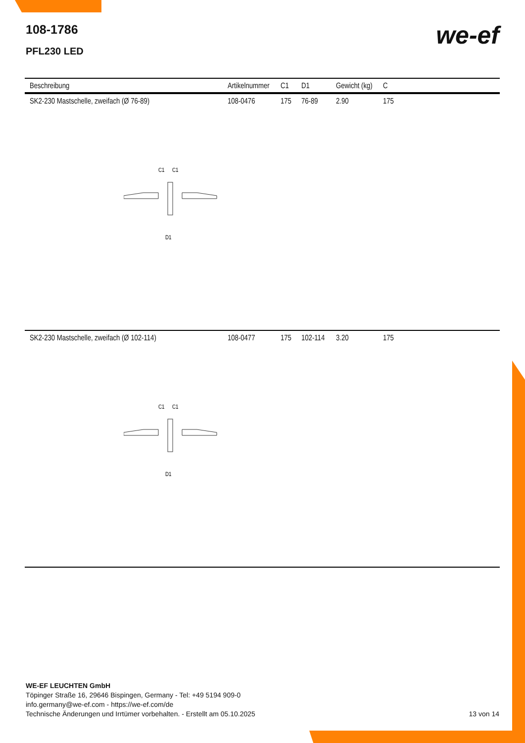108-1786
PFL230 LED
we-ef
| Beschreibung | Artikelnummer | C1 | D1 | Gewicht (kg) | C |
| --- | --- | --- | --- | --- | --- |
| SK2-230 Mastschelle, zweifach (Ø 76-89) C1 C1 D1 | 108-0476 | 175 | 76-89 | 2.90 | 175 |
| SK2-230 Mastschelle, zweifach (Ø 102-114) C1 C1 D1 | 108-0477 | 175 | 102-114 | 3.20 | 175 |
WE-EF LEUCHTEN GmbH
Töpinger Straße 16, 29646 Bispingen, Germany - Tel: +49 5194 909-0
info.germany@we-ef.com - https://we-ef.com/de
Technische Änderungen und Irrtümer vorbehalten. - Erstellt am 05.10.2025
13 von 14